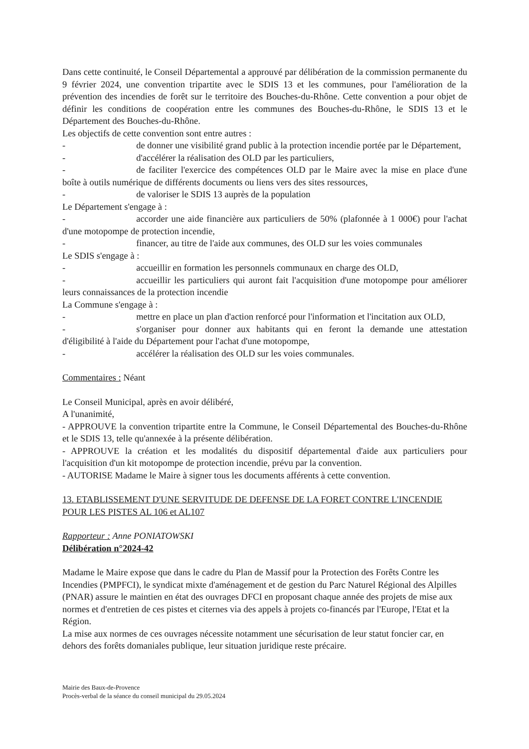Dans cette continuité, le Conseil Départemental a approuvé par délibération de la commission permanente du 9 février 2024, une convention tripartite avec le SDIS 13 et les communes, pour l'amélioration de la prévention des incendies de forêt sur le territoire des Bouches-du-Rhône. Cette convention a pour objet de définir les conditions de coopération entre les communes des Bouches-du-Rhône, le SDIS 13 et le Département des Bouches-du-Rhône.
Les objectifs de cette convention sont entre autres :
- de donner une visibilité grand public à la protection incendie portée par le Département,
- d'accélérer la réalisation des OLD par les particuliers,
- de faciliter l'exercice des compétences OLD par le Maire avec la mise en place d'une boîte à outils numérique de différents documents ou liens vers des sites ressources,
- de valoriser le SDIS 13 auprès de la population
Le Département s'engage à :
- accorder une aide financière aux particuliers de 50% (plafonnée à 1 000€) pour l'achat d'une motopompe de protection incendie,
- financer, au titre de l'aide aux communes, des OLD sur les voies communales
Le SDIS s'engage à :
- accueillir en formation les personnels communaux en charge des OLD,
- accueillir les particuliers qui auront fait l'acquisition d'une motopompe pour améliorer leurs connaissances de la protection incendie
La Commune s'engage à :
- mettre en place un plan d'action renforcé pour l'information et l'incitation aux OLD,
- s'organiser pour donner aux habitants qui en feront la demande une attestation d'éligibilité à l'aide du Département pour l'achat d'une motopompe,
- accélérer la réalisation des OLD sur les voies communales.
Commentaires : Néant
Le Conseil Municipal, après en avoir délibéré,
A l'unanimité,
- APPROUVE la convention tripartite entre la Commune, le Conseil Départemental des Bouches-du-Rhône et le SDIS 13, telle qu'annexée à la présente délibération.
- APPROUVE la création et les modalités du dispositif départemental d'aide aux particuliers pour l'acquisition d'un kit motopompe de protection incendie, prévu par la convention.
- AUTORISE Madame le Maire à signer tous les documents afférents à cette convention.
13. ETABLISSEMENT D'UNE SERVITUDE DE DEFENSE DE LA FORET CONTRE L'INCENDIE POUR LES PISTES AL 106 et AL107
Rapporteur : Anne PONIATOWSKI
Délibération n°2024-42
Madame le Maire expose que dans le cadre du Plan de Massif pour la Protection des Forêts Contre les Incendies (PMPFCI), le syndicat mixte d'aménagement et de gestion du Parc Naturel Régional des Alpilles (PNAR) assure le maintien en état des ouvrages DFCI en proposant chaque année des projets de mise aux normes et d'entretien de ces pistes et citernes via des appels à projets co-financés par l'Europe, l'Etat et la Région.
La mise aux normes de ces ouvrages nécessite notamment une sécurisation de leur statut foncier car, en dehors des forêts domaniales publique, leur situation juridique reste précaire.
Mairie des Baux-de-Provence
Procès-verbal de la séance du conseil municipal du 29.05.2024